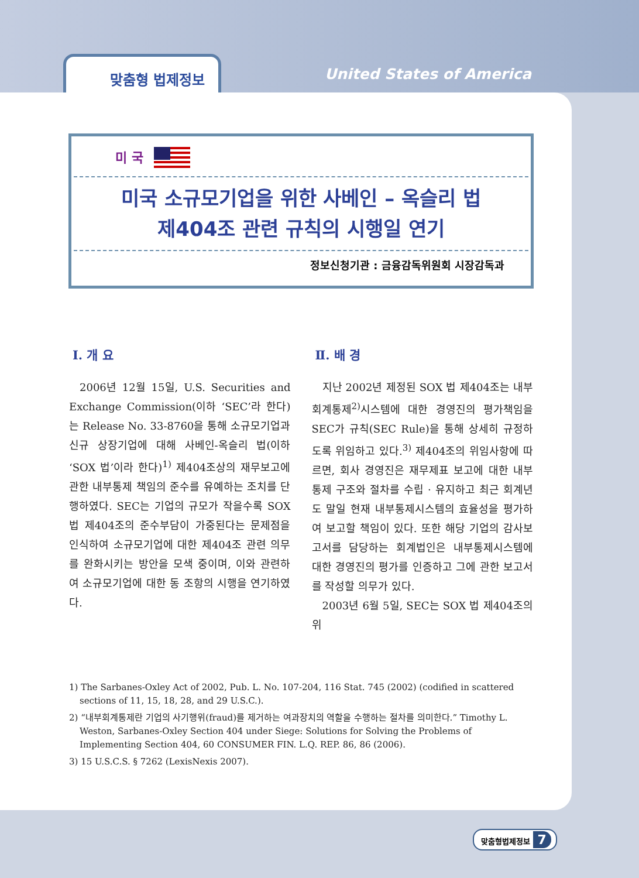맞춤형 법제정보
United States of America
미 국
미국 소규모기업을 위한 사베인 – 옥슬리 법
제404조 관련 규칙의 시행일 연기
정보신청기관 : 금융감독위원회 시장감독과
Ⅰ. 개 요
2006년 12월 15일, U.S. Securities and Exchange Commission(이하 ‘SEC’라 한다)는 Release No. 33-8760을 통해 소규모기업과 신규 상장기업에 대해 사베인-옥슬리 법(이하 ‘SOX 법’이라 한다)<sup>1)</sup> 제404조상의 재무보고에 관한 내부통제 책임의 준수를 유예하는 조치를 단행하였다. SEC는 기업의 규모가 작을수록 SOX 법 제404조의 준수부담이 가중된다는 문제점을 인식하여 소규모기업에 대한 제404조 관련 의무를 완화시키는 방안을 모색 중이며, 이와 관련하여 소규모기업에 대한 동 조항의 시행을 연기하였다.
Ⅱ. 배 경
지난 2002년 제정된 SOX 법 제404조는 내부회계통제<sup>2)</sup>시스템에 대한 경영진의 평가책임을 SEC가 규칙(SEC Rule)을 통해 상세히 규정하도록 위임하고 있다.<sup>3)</sup> 제404조의 위임사항에 따르면, 회사 경영진은 재무제표 보고에 대한 내부통제 구조와 절차를 수립 · 유지하고 최근 회계년도 말일 현재 내부통제시스템의 효율성을 평가하여 보고할 책임이 있다. 또한 해당 기업의 감사보고서를 담당하는 회계법인은 내부통제시스템에 대한 경영진의 평가를 인증하고 그에 관한 보고서를 작성할 의무가 있다.
2003년 6월 5일, SEC는 SOX 법 제404조의 위
1) The Sarbanes-Oxley Act of 2002, Pub. L. No. 107-204, 116 Stat. 745 (2002) (codified in scattered sections of 11, 15, 18, 28, and 29 U.S.C.).
2) “내부회계통제란 기업의 사기행위(fraud)를 제거하는 여과장치의 역할을 수행하는 절차를 의미한다.” Timothy L. Weston, Sarbanes-Oxley Section 404 under Siege: Solutions for Solving the Problems of Implementing Section 404, 60 CONSUMER FIN. L.Q. REP. 86, 86 (2006).
3) 15 U.S.C.S. § 7262 (LexisNexis 2007).
맞춤형법제정보 7